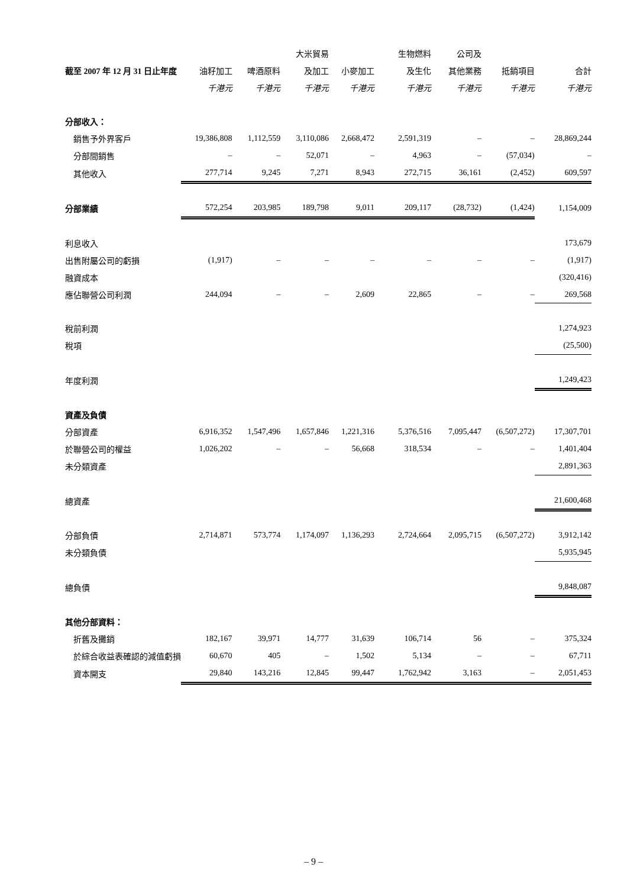| | | | 大米貿易 | | 生物燃料 | 公司及 | | |
| --- | --- | --- | --- | --- | --- | --- | --- | --- |
| 截至 2007 年 12 月 31 日止年度 | 油籽加工 | 啤酒原料 | 及加工 | 小麥加工 | 及生化 | 其他業務 | 抵銷項目 | 合計 |
| | 千港元 | 千港元 | 千港元 | 千港元 | 千港元 | 千港元 | 千港元 | 千港元 |
| 分部收入： | | | | | | | | |
| 銷售予外界客戶 | 19,386,808 | 1,112,559 | 3,110,086 | 2,668,472 | 2,591,319 | – | – | 28,869,244 |
| 分部間銷售 | – | – | 52,071 | – | 4,963 | – | (57,034) | – |
| 其他收入 | 277,714 | 9,245 | 7,271 | 8,943 | 272,715 | 36,161 | (2,452) | 609,597 |
| 分部業績 | 572,254 | 203,985 | 189,798 | 9,011 | 209,117 | (28,732) | (1,424) | 1,154,009 |
| 利息收入 | | | | | | | | 173,679 |
| 出售附屬公司的虧損 | (1,917) | – | – | – | – | – | – | (1,917) |
| 融資成本 | | | | | | | | (320,416) |
| 應佔聯營公司利潤 | 244,094 | – | – | 2,609 | 22,865 | – | – | 269,568 |
| 稅前利潤 | | | | | | | | 1,274,923 |
| 稅項 | | | | | | | | (25,500) |
| 年度利潤 | | | | | | | | 1,249,423 |
| 資產及負債 | | | | | | | | |
| 分部資產 | 6,916,352 | 1,547,496 | 1,657,846 | 1,221,316 | 5,376,516 | 7,095,447 | (6,507,272) | 17,307,701 |
| 於聯營公司的權益 | 1,026,202 | – | – | 56,668 | 318,534 | – | – | 1,401,404 |
| 未分類資產 | | | | | | | | 2,891,363 |
| 總資產 | | | | | | | | 21,600,468 |
| 分部負債 | 2,714,871 | 573,774 | 1,174,097 | 1,136,293 | 2,724,664 | 2,095,715 | (6,507,272) | 3,912,142 |
| 未分類負債 | | | | | | | | 5,935,945 |
| 總負債 | | | | | | | | 9,848,087 |
| 其他分部資料： | | | | | | | | |
| 折舊及攤銷 | 182,167 | 39,971 | 14,777 | 31,639 | 106,714 | 56 | – | 375,324 |
| 於綜合收益表確認的減值虧損 | 60,670 | 405 | – | 1,502 | 5,134 | – | – | 67,711 |
| 資本開支 | 29,840 | 143,216 | 12,845 | 99,447 | 1,762,942 | 3,163 | – | 2,051,453 |
– 9 –